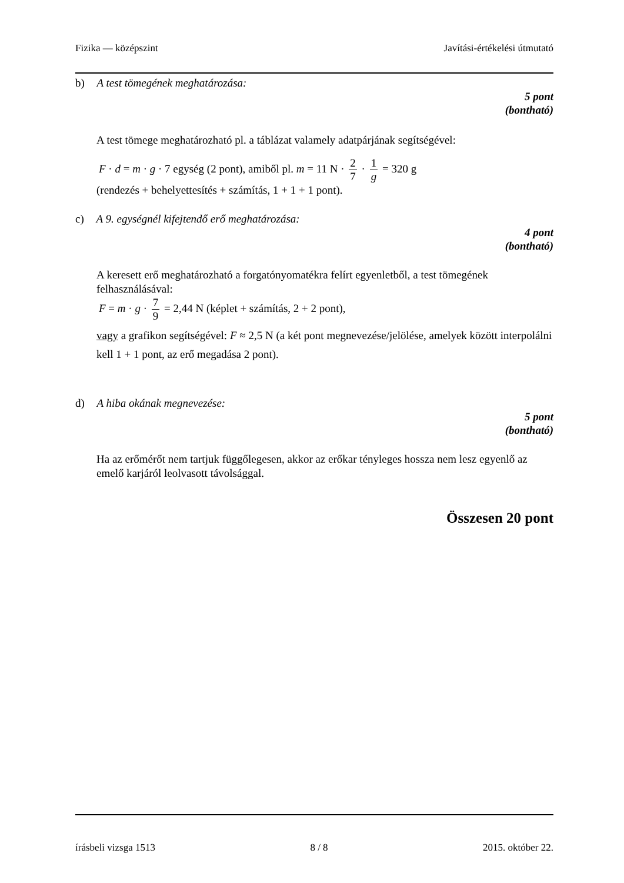Fizika — középszint Javítási-értékelési útmutató
b) A test tömegének meghatározása:
5 pont
(bontható)
A test tömege meghatározható pl. a táblázat valamely adatpárjának segítségével:
F · d = m · g · 7 egység (2 pont), amiből pl. m = 11 N · 2 7 · 1 g = 320 g
(rendezés + behelyettesítés + számítás, 1 + 1 + 1 pont).
c) A 9. egységnél kifejtendő erő meghatározása:
4 pont
(bontható)
A keresett erő meghatározható a forgatónyomatékra felírt egyenletből, a test tömegének felhasználásával:
F = m · g · 7 9 = 2,44 N (képlet + számítás, 2 + 2 pont),
vagy a grafikon segítségével: F ≈ 2,5 N (a két pont megnevezése/jelölése, amelyek között interpolálni kell 1 + 1 pont, az erő megadása 2 pont).
d) A hiba okának megnevezése:
5 pont
(bontható)
Ha az erőmérőt nem tartjuk függőlegesen, akkor az erőkar tényleges hossza nem lesz egyenlő az emelő karjáról leolvasott távolsággal.
Összesen 20 pont
írásbeli vizsga 1513 8 / 8 2015. október 22.